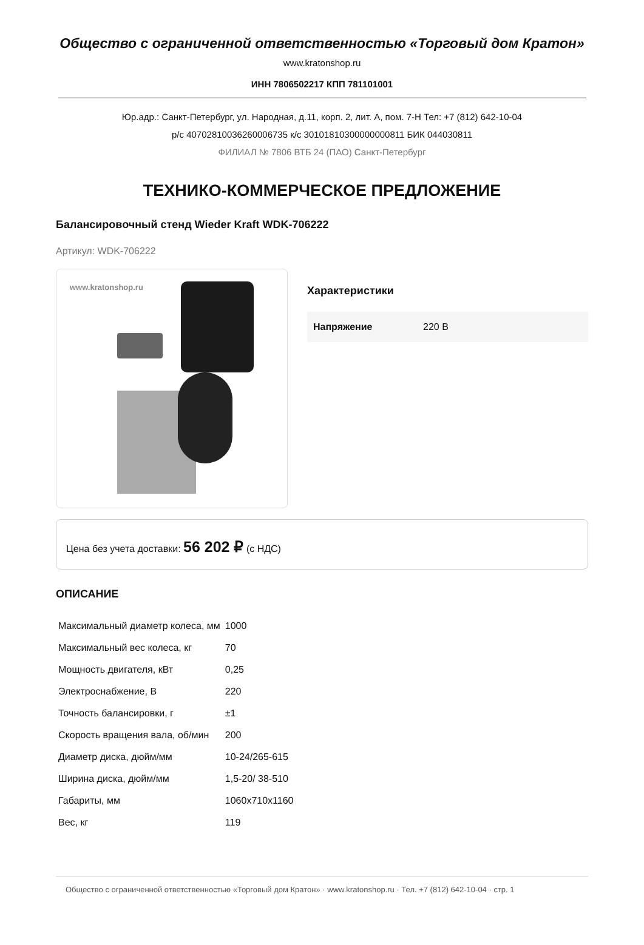Общество с ограниченной ответственностью «Торговый дом Кратон»
www.kratonshop.ru
ИНН 7806502217 КПП 781101001
Юр.адр.: Санкт-Петербург, ул. Народная, д.11, корп. 2, лит. А, пом. 7-Н Тел: +7 (812) 642-10-04
р/с 40702810036260006735 к/с 30101810300000000811 БИК 044030811
ФИЛИАЛ № 7806 ВТБ 24 (ПАО) Санкт-Петербург
ТЕХНИКО-КОММЕРЧЕСКОЕ ПРЕДЛОЖЕНИЕ
Балансировочный стенд Wieder Kraft WDK-706222
Артикул: WDK-706222
www.kratonshop.ru
Характеристики
| Напряжение | 220 В |
Цена без учета доставки: 56 202 ₽ (с НДС)
ОПИСАНИЕ
| Максимальный диаметр колеса, мм | 1000 |
| Максимальный вес колеса, кг | 70 |
| Мощность двигателя, кВт | 0,25 |
| Электроснабжение, В | 220 |
| Точность балансировки, г | ±1 |
| Скорость вращения вала, об/мин | 200 |
| Диаметр диска, дюйм/мм | 10-24/265-615 |
| Ширина диска, дюйм/мм | 1,5-20/ 38-510 |
| Габариты, мм | 1060x710x1160 |
| Вес, кг | 119 |
Общество с ограниченной ответственностью «Торговый дом Кратон» · www.kratonshop.ru · Тел. +7 (812) 642-10-04 · стр. 1